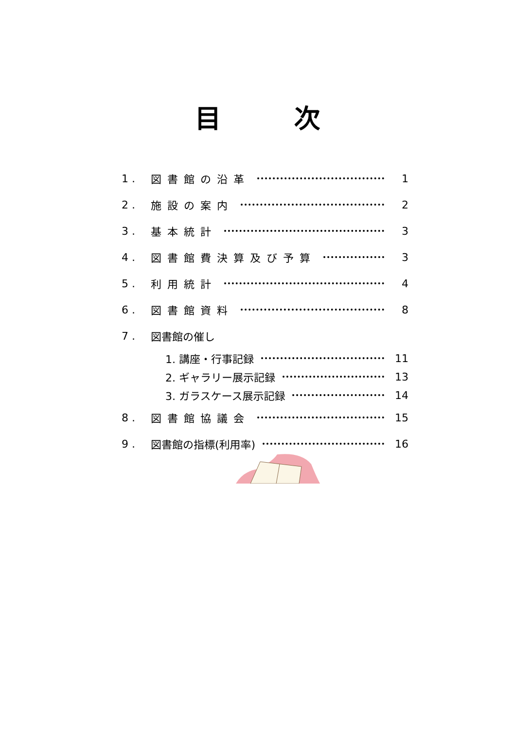目次
1 . 図書館の沿革 1
2 . 施設の案内 2
3 . 基本統計 3
4 . 図書館費決算及び予算 3
5 . 利用統計 4
6 . 図書館資料 8
7 . 図書館の催し
1. 講座・行事記録 11
2. ギャラリー展示記録 13
3. ガラスケース展示記録 14
8 . 図書館協議会 15
9 . 図書館の指標(利用率) 16